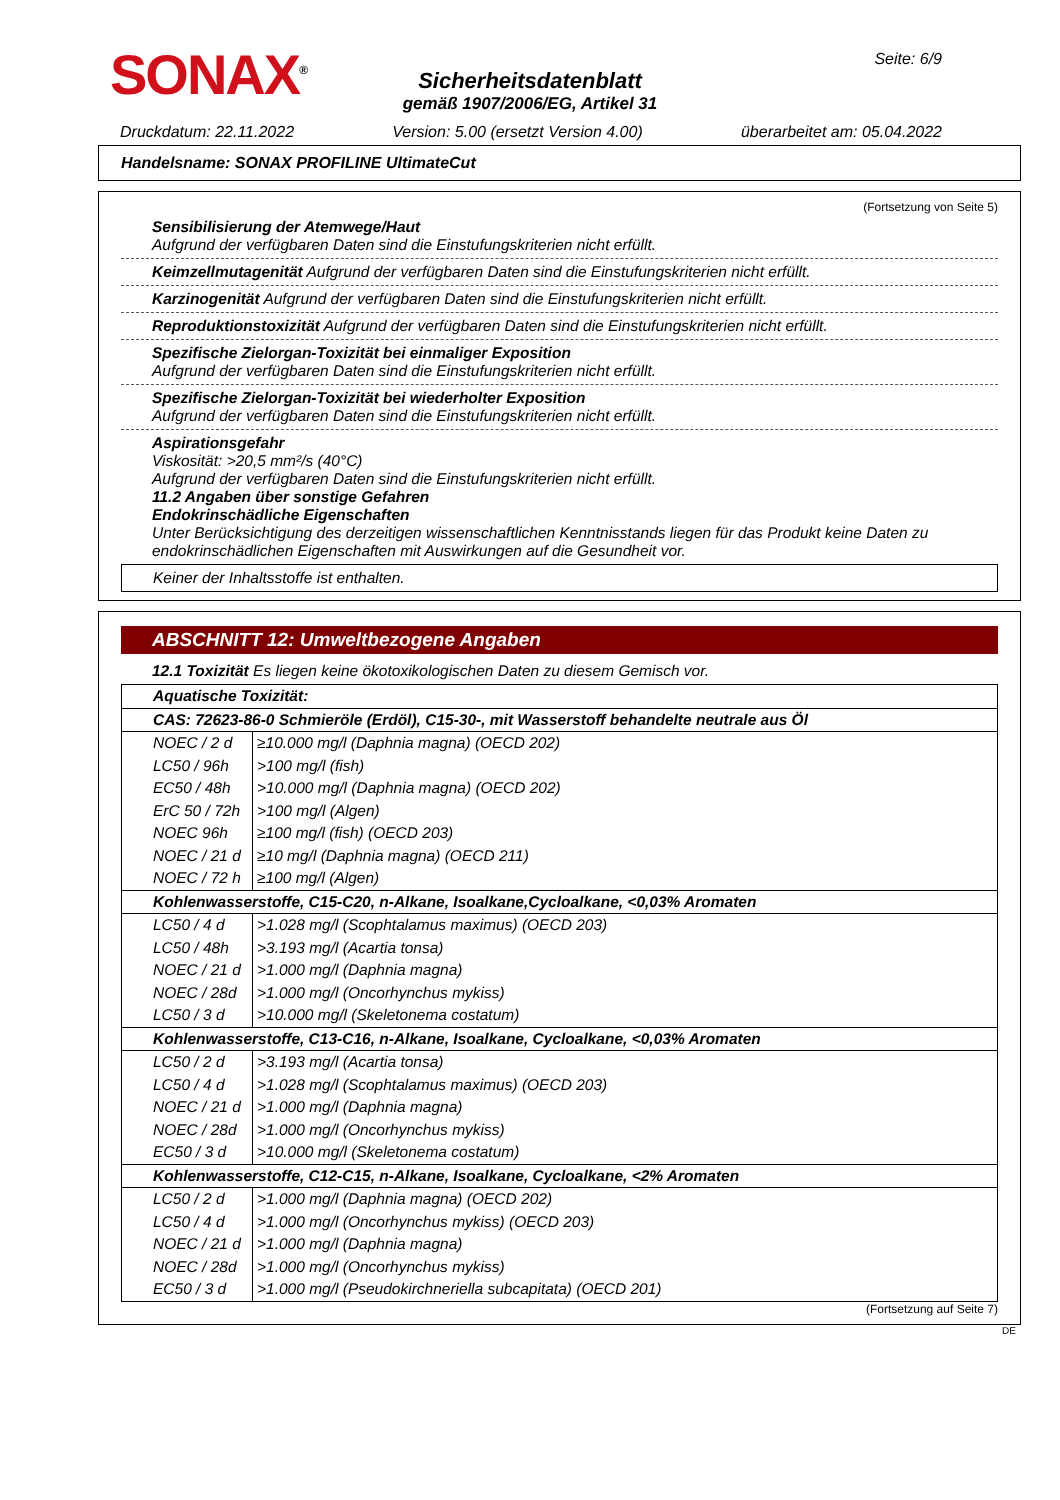SONAX<sup>®</sup> Seite: 6/9
Sicherheitsdatenblatt
gemäß 1907/2006/EG, Artikel 31
Druckdatum: 22.11.2022 Version: 5.00 (ersetzt Version 4.00) überarbeitet am: 05.04.2022
Handelsname: SONAX PROFILINE UltimateCut
(Fortsetzung von Seite 5)
Sensibilisierung der Atemwege/Haut
Aufgrund der verfügbaren Daten sind die Einstufungskriterien nicht erfüllt.
Keimzellmutagenität Aufgrund der verfügbaren Daten sind die Einstufungskriterien nicht erfüllt.
Karzinogenität Aufgrund der verfügbaren Daten sind die Einstufungskriterien nicht erfüllt.
Reproduktionstoxizität Aufgrund der verfügbaren Daten sind die Einstufungskriterien nicht erfüllt.
Spezifische Zielorgan-Toxizität bei einmaliger Exposition
Aufgrund der verfügbaren Daten sind die Einstufungskriterien nicht erfüllt.
Spezifische Zielorgan-Toxizität bei wiederholter Exposition
Aufgrund der verfügbaren Daten sind die Einstufungskriterien nicht erfüllt.
Aspirationsgefahr
Viskosität: >20,5 mm²/s (40°C)
Aufgrund der verfügbaren Daten sind die Einstufungskriterien nicht erfüllt.
11.2 Angaben über sonstige Gefahren
Endokrinschädliche Eigenschaften
Unter Berücksichtigung des derzeitigen wissenschaftlichen Kenntnisstands liegen für das Produkt keine Daten zu endokrinschädlichen Eigenschaften mit Auswirkungen auf die Gesundheit vor.
Keiner der Inhaltsstoffe ist enthalten.
ABSCHNITT 12: Umweltbezogene Angaben
12.1 Toxizität Es liegen keine ökotoxikologischen Daten zu diesem Gemisch vor.
| Aquatische Toxizität: | |
| CAS: 72623-86-0 Schmieröle (Erdöl), C15-30-, mit Wasserstoff behandelte neutrale aus Öl | |
| NOEC / 2 d | ≥10.000 mg/l (Daphnia magna) (OECD 202) |
| LC50 / 96h | >100 mg/l (fish) |
| EC50 / 48h | >10.000 mg/l (Daphnia magna) (OECD 202) |
| ErC 50 / 72h | >100 mg/l (Algen) |
| NOEC 96h | ≥100 mg/l (fish) (OECD 203) |
| NOEC / 21 d | ≥10 mg/l (Daphnia magna) (OECD 211) |
| NOEC / 72 h | ≥100 mg/l (Algen) |
| Kohlenwasserstoffe, C15-C20, n-Alkane, Isoalkane,Cycloalkane, <0,03% Aromaten | |
| LC50 / 4 d | >1.028 mg/l (Scophtalamus maximus) (OECD 203) |
| LC50 / 48h | >3.193 mg/l (Acartia tonsa) |
| NOEC / 21 d | >1.000 mg/l (Daphnia magna) |
| NOEC / 28d | >1.000 mg/l (Oncorhynchus mykiss) |
| LC50 / 3 d | >10.000 mg/l (Skeletonema costatum) |
| Kohlenwasserstoffe, C13-C16, n-Alkane, Isoalkane, Cycloalkane, <0,03% Aromaten | |
| LC50 / 2 d | >3.193 mg/l (Acartia tonsa) |
| LC50 / 4 d | >1.028 mg/l (Scophtalamus maximus) (OECD 203) |
| NOEC / 21 d | >1.000 mg/l (Daphnia magna) |
| NOEC / 28d | >1.000 mg/l (Oncorhynchus mykiss) |
| EC50 / 3 d | >10.000 mg/l (Skeletonema costatum) |
| Kohlenwasserstoffe, C12-C15, n-Alkane, Isoalkane, Cycloalkane, <2% Aromaten | |
| LC50 / 2 d | >1.000 mg/l (Daphnia magna) (OECD 202) |
| LC50 / 4 d | >1.000 mg/l (Oncorhynchus mykiss) (OECD 203) |
| NOEC / 21 d | >1.000 mg/l (Daphnia magna) |
| NOEC / 28d | >1.000 mg/l (Oncorhynchus mykiss) |
| EC50 / 3 d | >1.000 mg/l (Pseudokirchneriella subcapitata) (OECD 201) |
(Fortsetzung auf Seite 7)
DE